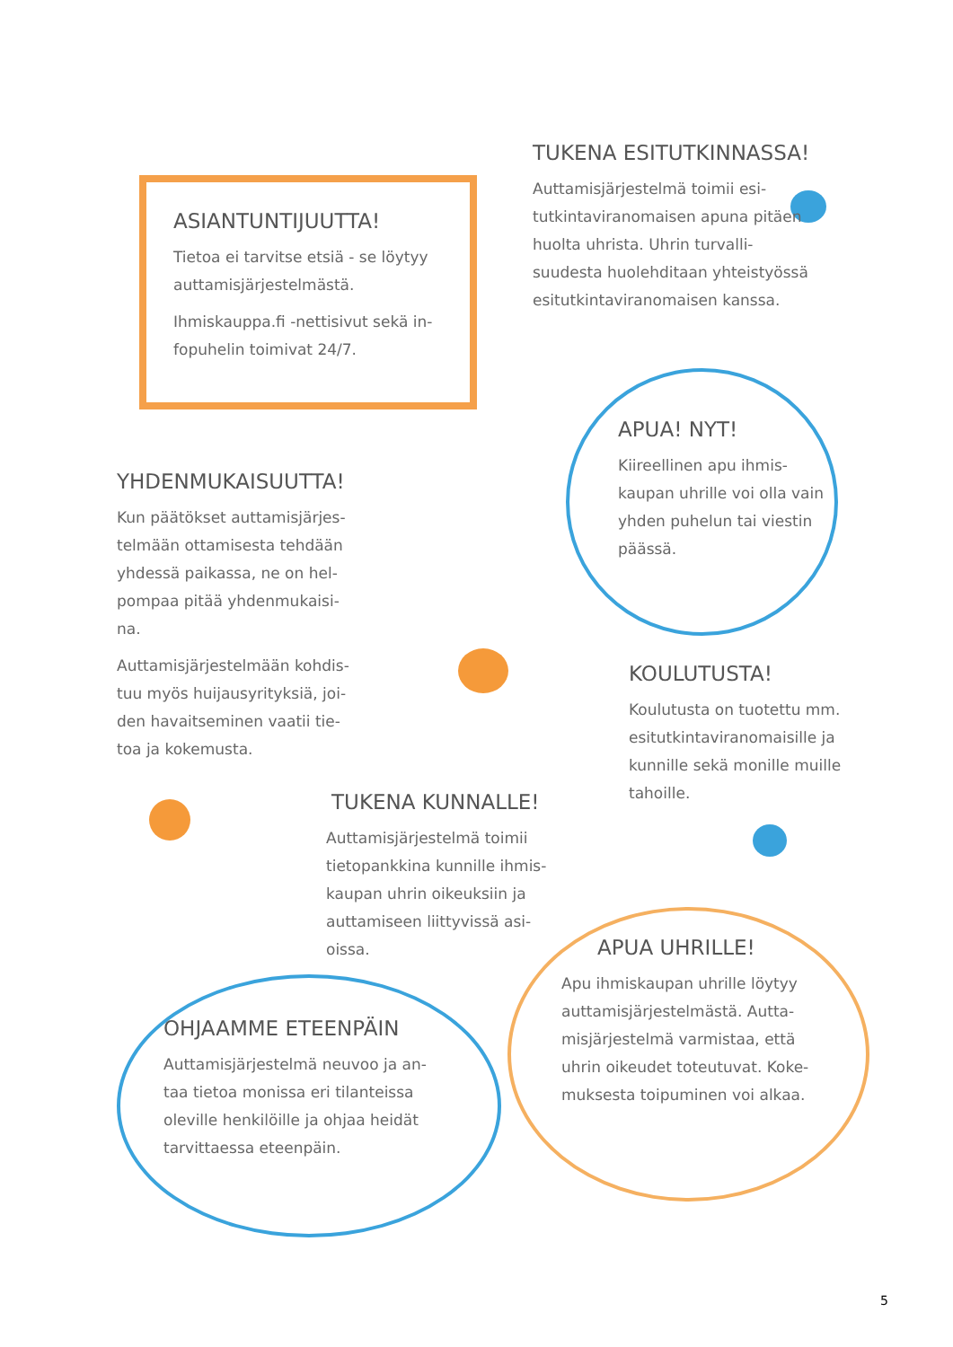ASIANTUNTIJUUTTA!
Tietoa ei tarvitse etsiä - se löytyy auttamisjärjestelmästä.
Ihmiskauppa.fi -nettisivut sekä in-fopuhelin toimivat 24/7.
TUKENA ESITUTKINNASSA!
Auttamisjärjestelmä toimii esi-tutkintaviranomaisen apuna pitäen huolta uhrista. Uhrin turvalli-suudesta huolehditaan yhteistyössä esitutkintaviranomaisen kanssa.
YHDENMUKAISUUTTA!
Kun päätökset auttamisjärjes-telmään ottamisesta tehdään yhdessä paikassa, ne on hel-pompaa pitää yhdenmukaisi-na.
Auttamisjärjestelmään kohdis-tuu myös huijausyrityksiä, joi-den havaitseminen vaatii tie-toa ja kokemusta.
APUA! NYT!
Kiireellinen apu ihmis-kaupan uhrille voi olla vain yhden puhelun tai viestin päässä.
KOULUTUSTA!
Koulutusta on tuotettu mm. esitutkintaviranomaisille ja kunnille sekä monille muille tahoille.
TUKENA KUNNALLE!
Auttamisjärjestelmä toimii tietopankkina kunnille ihmis-kaupan uhrin oikeuksiin ja auttamiseen liittyvissä asi-oissa.
OHJAAMME ETEENPÄIN
Auttamisjärjestelmä neuvoo ja an-taa tietoa monissa eri tilanteissa oleville henkilöille ja ohjaa heidät tarvittaessa eteenpäin.
APUA UHRILLE!
Apu ihmiskaupan uhrille löytyy auttamisjärjestelmästä. Autta-misjärjestelmä varmistaa, että uhrin oikeudet toteutuvat. Koke-muksesta toipuminen voi alkaa.
5